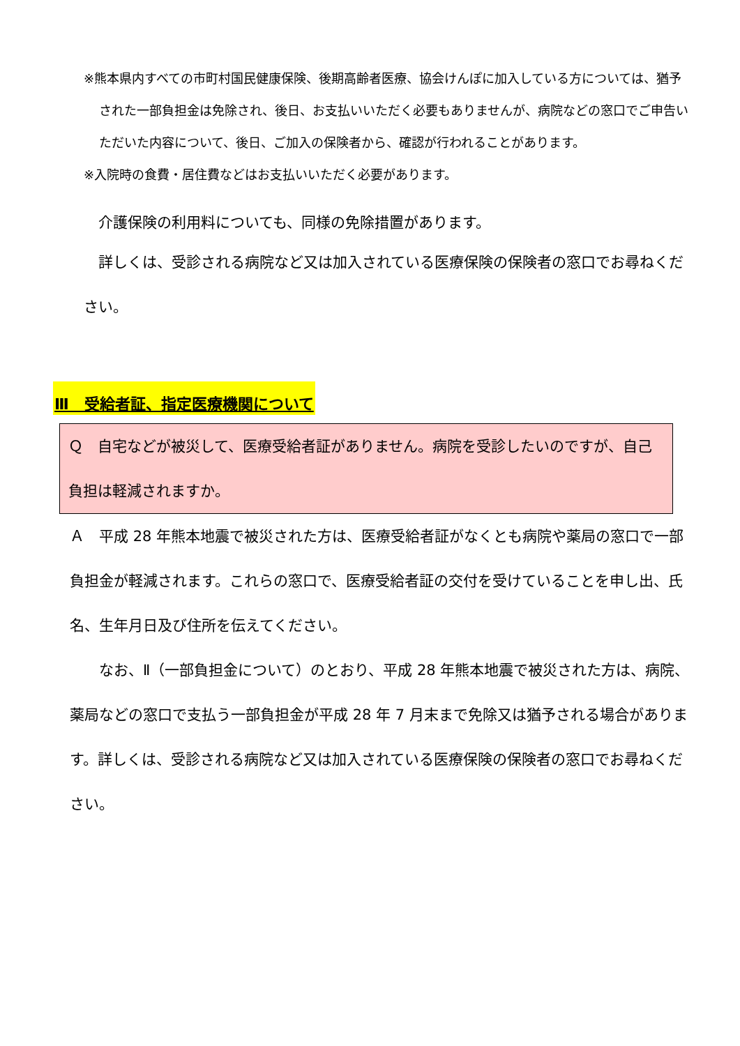※熊本県内すべての市町村国民健康保険、後期高齢者医療、協会けんぽに加入している方については、猶予された一部負担金は免除され、後日、お支払いいただく必要もありませんが、病院などの窓口でご申告いただいた内容について、後日、ご加入の保険者から、確認が行われることがあります。
※入院時の食費・居住費などはお支払いいただく必要があります。
　介護保険の利用料についても、同様の免除措置があります。
　詳しくは、受診される病院など又は加入されている医療保険の保険者の窓口でお尋ねください。
Ⅲ　受給者証、指定医療機関について
Ｑ　自宅などが被災して、医療受給者証がありません。病院を受診したいのですが、自己負担は軽減されますか。
Ａ　平成 28 年熊本地震で被災された方は、医療受給者証がなくとも病院や薬局の窓口で一部負担金が軽減されます。これらの窓口で、医療受給者証の交付を受けていることを申し出、氏名、生年月日及び住所を伝えてください。
　　なお、Ⅱ（一部負担金について）のとおり、平成 28 年熊本地震で被災された方は、病院、薬局などの窓口で支払う一部負担金が平成 28 年 7 月末まで免除又は猶予される場合があります。詳しくは、受診される病院など又は加入されている医療保険の保険者の窓口でお尋ねください。